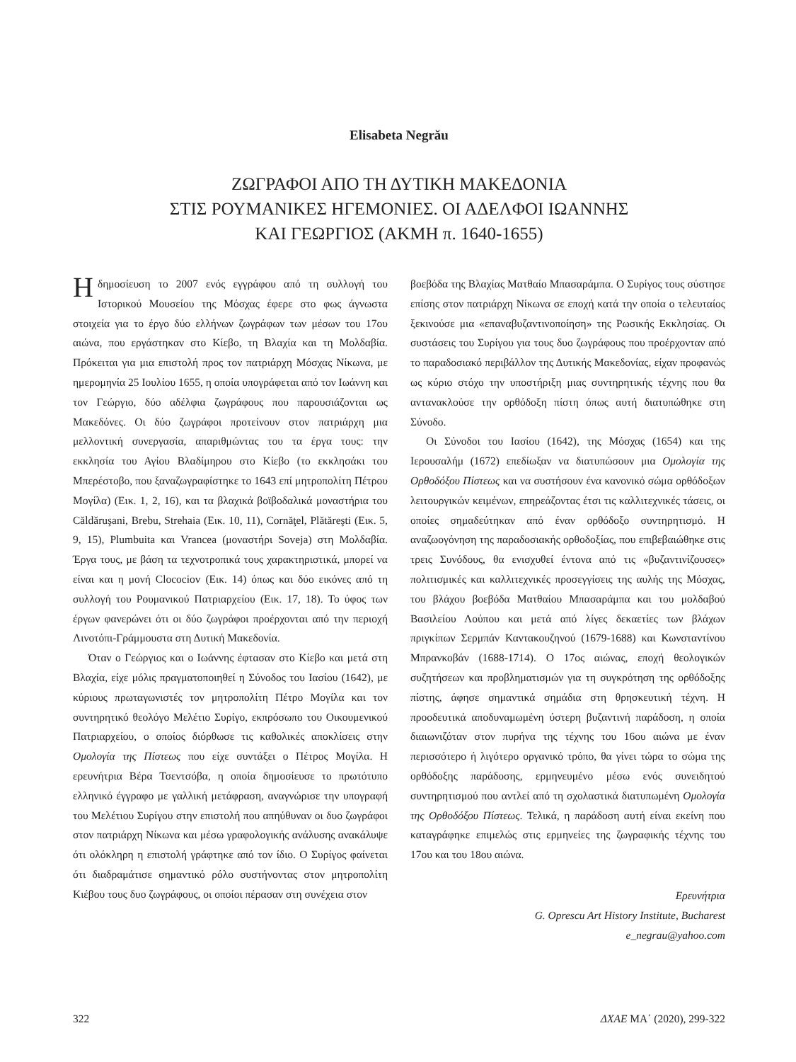Elisabeta Negrău
ΖΩΓΡΑΦΟΙ ΑΠΟ ΤΗ ΔΥΤΙΚΗ ΜΑΚΕΔΟΝΙΑ
ΣΤΙΣ ΡΟΥΜΑΝΙΚΕΣ ΗΓΕΜΟΝΙΕΣ. ΟΙ ΑΔΕΛΦΟΙ ΙΩΑΝΝΗΣ
ΚΑΙ ΓΕΩΡΓΙΟΣ (ΑΚΜΗ π. 1640-1655)
Η δημοσίευση το 2007 ενός εγγράφου από τη συλλογή του Ιστορικού Μουσείου της Μόσχας έφερε στο φως άγνωστα στοιχεία για το έργο δύο ελλήνων ζωγράφων των μέσων του 17ου αιώνα, που εργάστηκαν στο Κίεβο, τη Βλαχία και τη Μολδαβία. Πρόκειται για μια επιστολή προς τον πατριάρχη Μόσχας Νίκωνα, με ημερομηνία 25 Ιουλίου 1655, η οποία υπογράφεται από τον Ιωάννη και τον Γεώργιο, δύο αδέλφια ζωγράφους που παρουσιάζονται ως Μακεδόνες. Οι δύο ζωγράφοι προτείνουν στον πατριάρχη μια μελλοντική συνεργασία, απαριθμώντας του τα έργα τους: την εκκλησία του Αγίου Βλαδίμηρου στο Κίεβο (το εκκλησάκι του Μπερέστοβο, που ξαναζωγραφίστηκε το 1643 επί μητροπολίτη Πέτρου Μογίλα) (Εικ. 1, 2, 16), και τα βλαχικά βοϊβοδαλικά μοναστήρια του Căldăruşani, Brebu, Strehaia (Εικ. 10, 11), Cornăţel, Plătăreşti (Εικ. 5, 9, 15), Plumbuita και Vrancea (μοναστήρι Soveja) στη Μολδαβία. Έργα τους, με βάση τα τεχνοτροπικά τους χαρακτηριστικά, μπορεί να είναι και η μονή Clocociov (Εικ. 14) όπως και δύο εικόνες από τη συλλογή του Ρουμανικού Πατριαρχείου (Εικ. 17, 18). Το ύφος των έργων φανερώνει ότι οι δύο ζωγράφοι προέρχονται από την περιοχή Λινοτόπι-Γράμμουστα στη Δυτική Μακεδονία.
Όταν ο Γεώργιος και ο Ιωάννης έφτασαν στο Κίεβο και μετά στη Βλαχία, είχε μόλις πραγματοποιηθεί η Σύνοδος του Ιασίου (1642), με κύριους πρωταγωνιστές τον μητροπολίτη Πέτρο Μογίλα και τον συντηρητικό θεολόγο Μελέτιο Συρίγο, εκπρόσωπο του Οικουμενικού Πατριαρχείου, ο οποίος διόρθωσε τις καθολικές αποκλίσεις στην Ομολογία της Πίστεως που είχε συντάξει ο Πέτρος Μογίλα. Η ερευνήτρια Βέρα Τσεντσόβα, η οποία δημοσίευσε το πρωτότυπο ελληνικό έγγραφο με γαλλική μετάφραση, αναγνώρισε την υπογραφή του Μελέτιου Συρίγου στην επιστολή που απηύθυναν οι δυο ζωγράφοι στον πατριάρχη Νίκωνα και μέσω γραφολογικής ανάλυσης ανακάλυψε ότι ολόκληρη η επιστολή γράφτηκε από τον ίδιο. Ο Συρίγος φαίνεται ότι διαδραμάτισε σημαντικό ρόλο συστήνοντας στον μητροπολίτη Κιέβου τους δυο ζωγράφους, οι οποίοι πέρασαν στη συνέχεια στον
βοεβόδα της Βλαχίας Ματθαίο Μπασαράμπα. Ο Συρίγος τους σύστησε επίσης στον πατριάρχη Νίκωνα σε εποχή κατά την οποία ο τελευταίος ξεκινούσε μια «επαναβυζαντινοποίηση» της Ρωσικής Εκκλησίας. Οι συστάσεις του Συρίγου για τους δυο ζωγράφους που προέρχονταν από το παραδοσιακό περιβάλλον της Δυτικής Μακεδονίας, είχαν προφανώς ως κύριο στόχο την υποστήριξη μιας συντηρητικής τέχνης που θα αντανακλούσε την ορθόδοξη πίστη όπως αυτή διατυπώθηκε στη Σύνοδο.
Οι Σύνοδοι του Ιασίου (1642), της Μόσχας (1654) και της Ιερουσαλήμ (1672) επεδίωξαν να διατυπώσουν μια Ομολογία της Ορθοδόξου Πίστεως και να συστήσουν ένα κανονικό σώμα ορθόδοξων λειτουργικών κειμένων, επηρεάζοντας έτσι τις καλλιτεχνικές τάσεις, οι οποίες σημαδεύτηκαν από έναν ορθόδοξο συντηρητισμό. Η αναζωογόνηση της παραδοσιακής ορθοδοξίας, που επιβεβαιώθηκε στις τρεις Συνόδους, θα ενισχυθεί έντονα από τις «βυζαντινίζουσες» πολιτισμικές και καλλιτεχνικές προσεγγίσεις της αυλής της Μόσχας, του βλάχου βοεβόδα Ματθαίου Μπασαράμπα και του μολδαβού Βασιλείου Λούπου και μετά από λίγες δεκαετίες των βλάχων πριγκίπων Σερμπάν Καντακουζηνού (1679-1688) και Κωνσταντίνου Μπρανκοβάν (1688-1714). Ο 17ος αιώνας, εποχή θεολογικών συζητήσεων και προβληματισμών για τη συγκρότηση της ορθόδοξης πίστης, άφησε σημαντικά σημάδια στη θρησκευτική τέχνη. Η προοδευτικά αποδυναμωμένη ύστερη βυζαντινή παράδοση, η οποία διαιωνιζόταν στον πυρήνα της τέχνης του 16ου αιώνα με έναν περισσότερο ή λιγότερο οργανικό τρόπο, θα γίνει τώρα το σώμα της ορθόδοξης παράδοσης, ερμηνευμένο μέσω ενός συνειδητού συντηρητισμού που αντλεί από τη σχολαστικά διατυπωμένη Ομολογία της Ορθοδόξου Πίστεως. Τελικά, η παράδοση αυτή είναι εκείνη που καταγράφηκε επιμελώς στις ερμηνείες της ζωγραφικής τέχνης του 17ου και του 18ου αιώνα.
Ερευνήτρια
G. Oprescu Art History Institute, Bucharest
e_negrau@yahoo.com
322 ΔΧΑΕ ΜΑ΄ (2020), 299-322